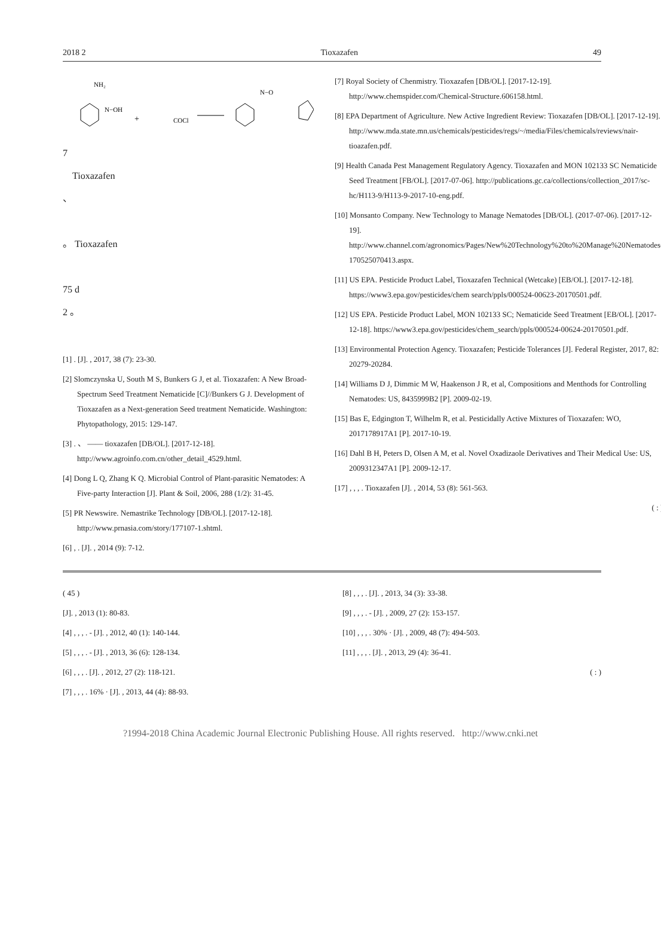2018 2 Tioxazafen 49
NH₂
N−OH
+
COCl
N−O
7
Tioxazafen
、
。 Tioxazafen
75 d
2 。
[1] . [J]. , 2017, 38 (7): 23-30.
[2] Slomczynska U, South M S, Bunkers G J, et al. Tioxazafen: A New Broad-Spectrum Seed Treatment Nematicide [C]//Bunkers G J. Development of Tioxazafen as a Next-generation Seed treatment Nematicide. Washington: Phytopathology, 2015: 129-147.
[3] . 、 —— tioxazafen [DB/OL]. [2017-12-18]. http://www.agroinfo.com.cn/other_detail_4529.html.
[4] Dong L Q, Zhang K Q. Microbial Control of Plant-parasitic Nematodes: A Five-party Interaction [J]. Plant & Soil, 2006, 288 (1/2): 31-45.
[5] PR Newswire. Nemastrike Technology [DB/OL]. [2017-12-18]. http://www.prnasia.com/story/177107-1.shtml.
[6] , . [J]. , 2014 (9): 7-12.
[7] Royal Society of Chenmistry. Tioxazafen [DB/OL]. [2017-12-19]. http://www.chemspider.com/Chemical-Structure.606158.html.
[8] EPA Department of Agriculture. New Active Ingredient Review: Tioxazafen [DB/OL]. [2017-12-19]. http://www.mda.state.mn.us/chemicals/pesticides/regs/~/media/Files/chemicals/reviews/nair-tioazafen.pdf.
[9] Health Canada Pest Management Regulatory Agency. Tioxazafen and MON 102133 SC Nematicide Seed Treatment [FB/OL]. [2017-07-06]. http://publications.gc.ca/collections/collection_2017/sc-hc/H113-9/H113-9-2017-10-eng.pdf.
[10] Monsanto Company. New Technology to Manage Nematodes [DB/OL]. (2017-07-06). [2017-12-19]. http://www.channel.com/agronomics/Pages/New%20Technology%20to%20Manage%20Nematodes-170525070413.aspx.
[11] US EPA. Pesticide Product Label, Tioxazafen Technical (Wetcake) [EB/OL]. [2017-12-18]. https://www3.epa.gov/pesticides/chem search/ppls/000524-00623-20170501.pdf.
[12] US EPA. Pesticide Product Label, MON 102133 SC; Nematicide Seed Treatment [EB/OL]. [2017-12-18]. https://www3.epa.gov/pesticides/chem_search/ppls/000524-00624-20170501.pdf.
[13] Environmental Protection Agency. Tioxazafen; Pesticide Tolerances [J]. Federal Register, 2017, 82: 20279-20284.
[14] Williams D J, Dimmic M W, Haakenson J R, et al, Compositions and Menthods for Controlling Nematodes: US, 8435999B2 [P]. 2009-02-19.
[15] Bas E, Edgington T, Wilhelm R, et al. Pesticidally Active Mixtures of Tioxazafen: WO, 2017178917A1 [P]. 2017-10-19.
[16] Dahl B H, Peters D, Olsen A M, et al. Novel Oxadizaole Derivatives and Their Medical Use: US, 2009312347A1 [P]. 2009-12-17.
[17] , , , . Tioxazafen [J]. , 2014, 53 (8): 561-563.
( : )
( 45 )
[J]. , 2013 (1): 80-83.
[4] , , , . - [J]. , 2012, 40 (1): 140-144.
[5] , , , . - [J]. , 2013, 36 (6): 128-134.
[6] , , , . [J]. , 2012, 27 (2): 118-121.
[7] , , , . 16% · [J]. , 2013, 44 (4): 88-93.
[8] , , , . [J]. , 2013, 34 (3): 33-38.
[9] , , , . - [J]. , 2009, 27 (2): 153-157.
[10] , , , . 30% · [J]. , 2009, 48 (7): 494-503.
[11] , , , . [J]. , 2013, 29 (4): 36-41.
( : )
?1994-2018 China Academic Journal Electronic Publishing House. All rights reserved. http://www.cnki.net